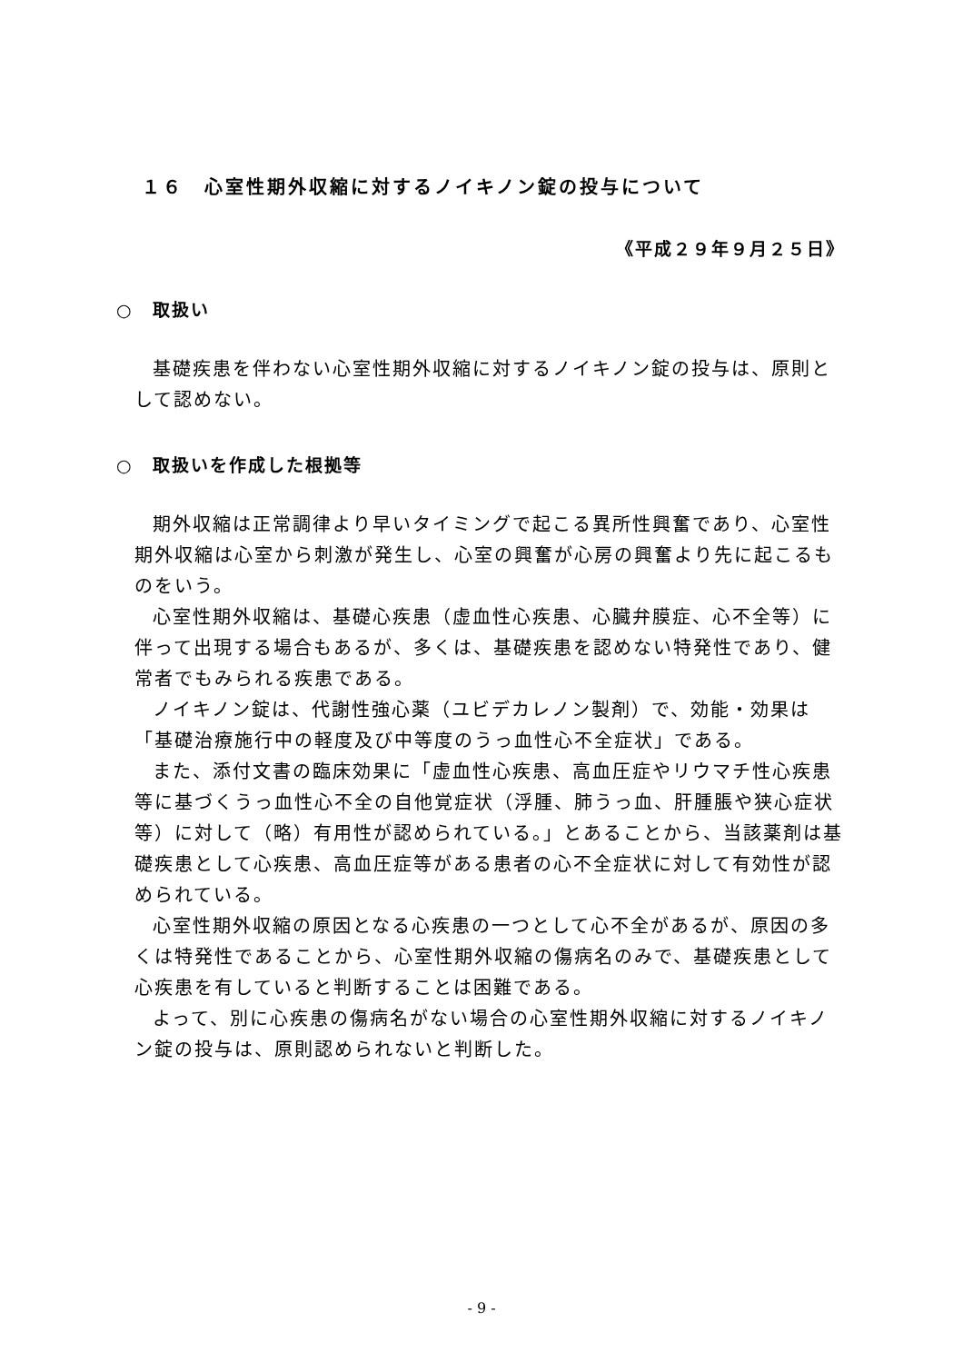１６　心室性期外収縮に対するノイキノン錠の投与について
《平成２９年９月２５日》
○　取扱い
基礎疾患を伴わない心室性期外収縮に対するノイキノン錠の投与は、原則として認めない。
○　取扱いを作成した根拠等
期外収縮は正常調律より早いタイミングで起こる異所性興奮であり、心室性期外収縮は心室から刺激が発生し、心室の興奮が心房の興奮より先に起こるものをいう。
心室性期外収縮は、基礎心疾患（虚血性心疾患、心臓弁膜症、心不全等）に伴って出現する場合もあるが、多くは、基礎疾患を認めない特発性であり、健常者でもみられる疾患である。
ノイキノン錠は、代謝性強心薬（ユビデカレノン製剤）で、効能・効果は「基礎治療施行中の軽度及び中等度のうっ血性心不全症状」である。
また、添付文書の臨床効果に「虚血性心疾患、高血圧症やリウマチ性心疾患等に基づくうっ血性心不全の自他覚症状（浮腫、肺うっ血、肝腫脹や狭心症状等）に対して（略）有用性が認められている。」とあることから、当該薬剤は基礎疾患として心疾患、高血圧症等がある患者の心不全症状に対して有効性が認められている。
心室性期外収縮の原因となる心疾患の一つとして心不全があるが、原因の多くは特発性であることから、心室性期外収縮の傷病名のみで、基礎疾患として心疾患を有していると判断することは困難である。
よって、別に心疾患の傷病名がない場合の心室性期外収縮に対するノイキノン錠の投与は、原則認められないと判断した。
- 9 -